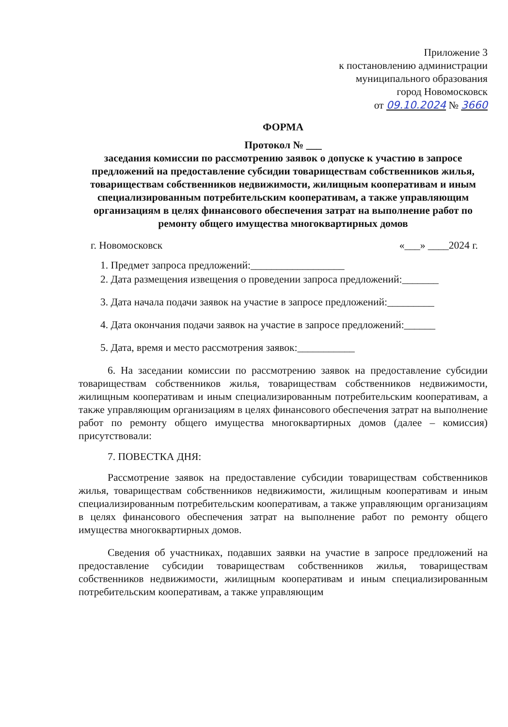Приложение 3
к постановлению администрации
муниципального образования
город Новомосковск
от 09.10.2024 № 3660
ФОРМА
Протокол № ___
заседания комиссии по рассмотрению заявок о допуске к участию в запросе предложений на предоставление субсидии товариществам собственников жилья, товариществам собственников недвижимости, жилищным кооперативам и иным специализированным потребительским кооперативам, а также управляющим организациям в целях финансового обеспечения затрат на выполнение работ по ремонту общего имущества многоквартирных домов
г. Новомосковск «___» ____2024 г.
1. Предмет запроса предложений:__________________
2. Дата размещения извещения о проведении запроса предложений:_______
3. Дата начала подачи заявок на участие в запросе предложений:_________
4. Дата окончания подачи заявок на участие в запросе предложений:______
5. Дата, время и место рассмотрения заявок:___________
6. На заседании комиссии по рассмотрению заявок на предоставление субсидии товариществам собственников жилья, товариществам собственников недвижимости, жилищным кооперативам и иным специализированным потребительским кооперативам, а также управляющим организациям в целях финансового обеспечения затрат на выполнение работ по ремонту общего имущества многоквартирных домов (далее – комиссия) присутствовали:
7. ПОВЕСТКА ДНЯ:
Рассмотрение заявок на предоставление субсидии товариществам собственников жилья, товариществам собственников недвижимости, жилищным кооперативам и иным специализированным потребительским кооперативам, а также управляющим организациям в целях финансового обеспечения затрат на выполнение работ по ремонту общего имущества многоквартирных домов.
Сведения об участниках, подавших заявки на участие в запросе предложений на предоставление субсидии товариществам собственников жилья, товариществам собственников недвижимости, жилищным кооперативам и иным специализированным потребительским кооперативам, а также управляющим